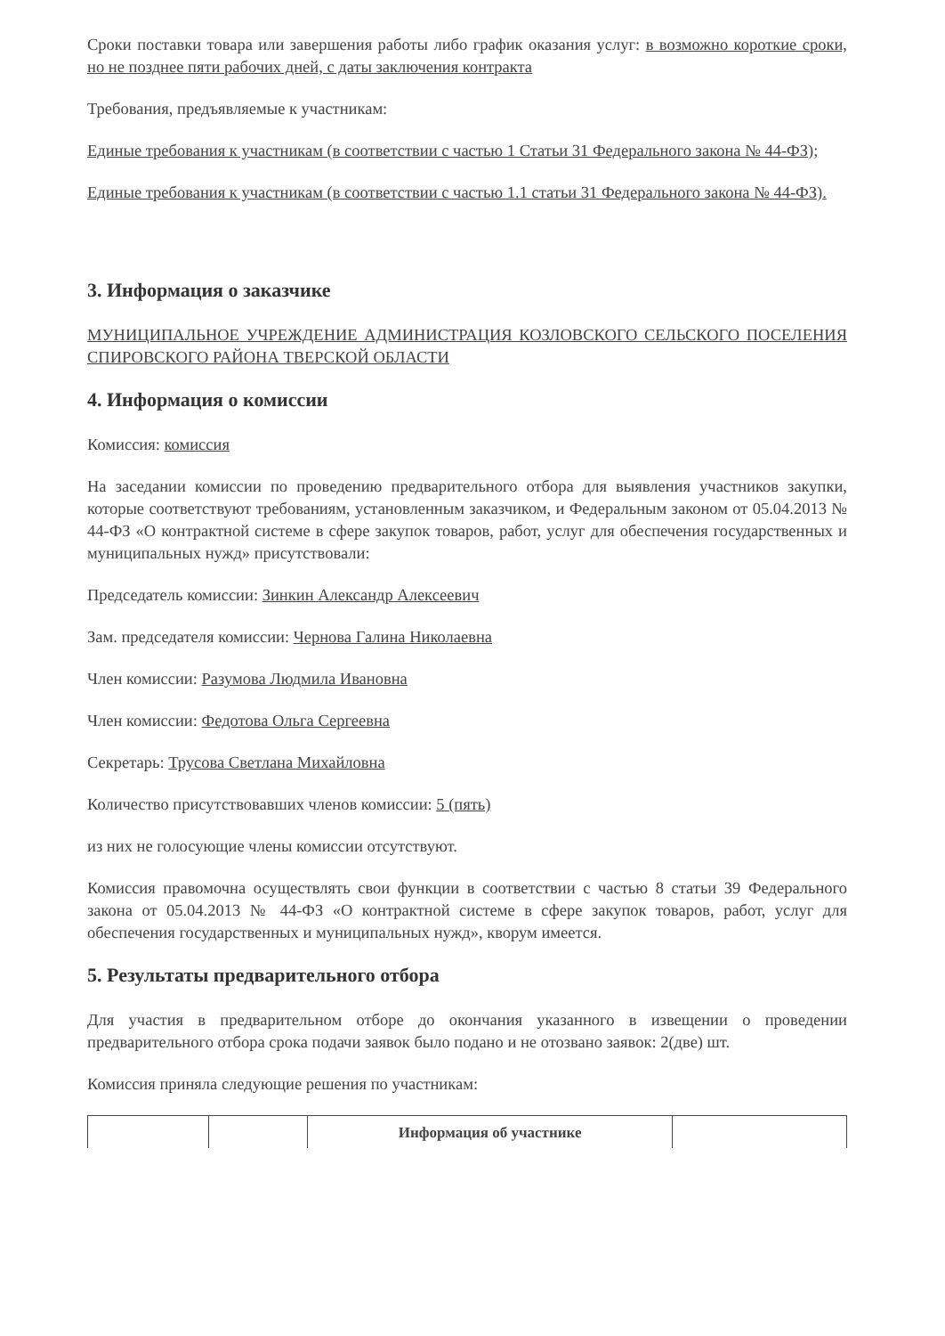Сроки поставки товара или завершения работы либо график оказания услуг: в возможно короткие сроки, но не позднее пяти рабочих дней, с даты заключения контракта
Требования, предъявляемые к участникам:
Единые требования к участникам (в соответствии с частью 1 Статьи 31 Федерального закона № 44-ФЗ);
Единые требования к участникам (в соответствии с частью 1.1 статьи 31 Федерального закона № 44-ФЗ).
3. Информация о заказчике
МУНИЦИПАЛЬНОЕ УЧРЕЖДЕНИЕ АДМИНИСТРАЦИЯ КОЗЛОВСКОГО СЕЛЬСКОГО ПОСЕЛЕНИЯ СПИРОВСКОГО РАЙОНА ТВЕРСКОЙ ОБЛАСТИ
4. Информация о комиссии
Комиссия: комиссия
На заседании комиссии по проведению предварительного отбора для выявления участников закупки, которые соответствуют требованиям, установленным заказчиком, и Федеральным законом от 05.04.2013 № 44-ФЗ «О контрактной системе в сфере закупок товаров, работ, услуг для обеспечения государственных и муниципальных нужд» присутствовали:
Председатель комиссии: Зинкин Александр Алексеевич
Зам. председателя комиссии: Чернова Галина Николаевна
Член комиссии: Разумова Людмила Ивановна
Член комиссии: Федотова Ольга Сергеевна
Секретарь: Трусова Светлана Михайловна
Количество присутствовавших членов комиссии: 5 (пять)
из них не голосующие члены комиссии отсутствуют.
Комиссия правомочна осуществлять свои функции в соответствии с частью 8 статьи 39 Федерального закона от 05.04.2013 № 44-ФЗ «О контрактной системе в сфере закупок товаров, работ, услуг для обеспечения государственных и муниципальных нужд», кворум имеется.
5. Результаты предварительного отбора
Для участия в предварительном отборе до окончания указанного в извещении о проведении предварительного отбора срока подачи заявок было подано и не отозвано заявок: 2(две) шт.
Комиссия приняла следующие решения по участникам:
| | | Информация об участнике | |
| --- | --- | --- | --- |